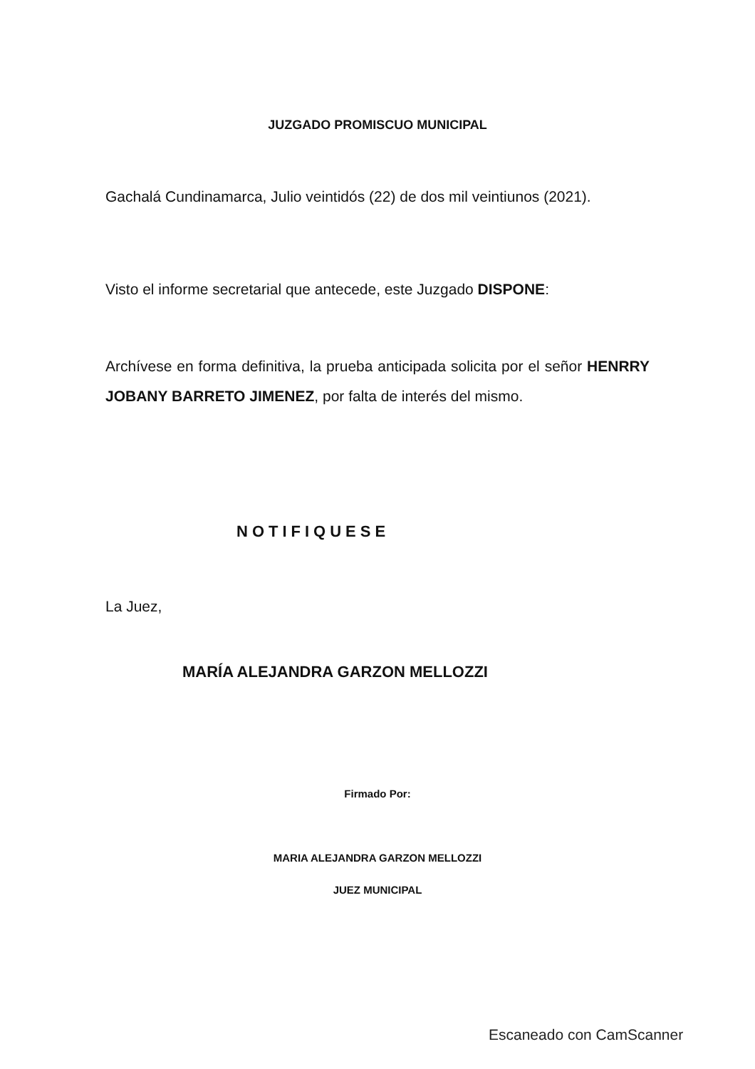JUZGADO PROMISCUO MUNICIPAL
Gachalá Cundinamarca, Julio veintidós (22) de dos mil veintiunos (2021).
Visto el informe secretarial que antecede, este Juzgado DISPONE:
Archívese en forma definitiva, la prueba anticipada solicita por el señor HENRRY JOBANY BARRETO JIMENEZ, por falta de interés del mismo.
NOTIFIQUESE
La Juez,
MARÍA ALEJANDRA GARZON MELLOZZI
Firmado Por:
MARIA ALEJANDRA GARZON MELLOZZI
JUEZ MUNICIPAL
Escaneado con CamScanner